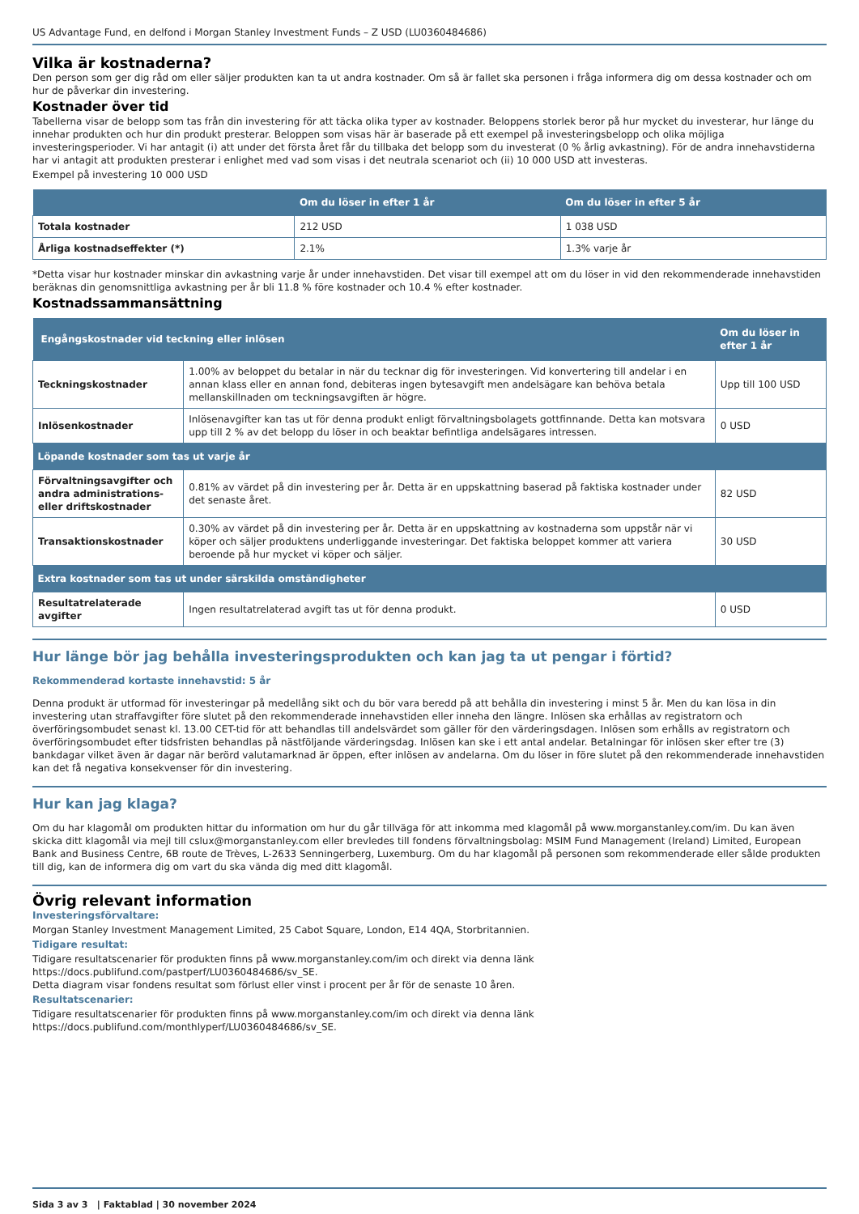US Advantage Fund, en delfond i Morgan Stanley Investment Funds – Z USD (LU0360484686)
Vilka är kostnaderna?
Den person som ger dig råd om eller säljer produkten kan ta ut andra kostnader. Om så är fallet ska personen i fråga informera dig om dessa kostnader och om hur de påverkar din investering.
Kostnader över tid
Tabellerna visar de belopp som tas från din investering för att täcka olika typer av kostnader. Beloppens storlek beror på hur mycket du investerar, hur länge du innehar produkten och hur din produkt presterar. Beloppen som visas här är baserade på ett exempel på investeringsbelopp och olika möjliga investeringsperioder. Vi har antagit (i) att under det första året får du tillbaka det belopp som du investerat (0 % årlig avkastning). För de andra innehavstiderna har vi antagit att produkten presterar i enlighet med vad som visas i det neutrala scenariot och (ii) 10 000 USD att investeras.
Exempel på investering 10 000 USD
| | Om du löser in efter 1 år | Om du löser in efter 5 år |
| --- | --- | --- |
| Totala kostnader | 212 USD | 1 038 USD |
| Årliga kostnadseffekter (*) | 2.1% | 1.3% varje år |
*Detta visar hur kostnader minskar din avkastning varje år under innehavstiden. Det visar till exempel att om du löser in vid den rekommenderade innehavstiden beräknas din genomsnittliga avkastning per år bli 11.8 % före kostnader och 10.4 % efter kostnader.
Kostnadssammansättning
| Engångskostnader vid teckning eller inlösen | | Om du löser in efter 1 år |
| --- | --- | --- |
| Teckningskostnader | 1.00% av beloppet du betalar in när du tecknar dig för investeringen. Vid konvertering till andelar i en annan klass eller en annan fond, debiteras ingen bytesavgift men andelsägare kan behöva betala mellanskillnaden om teckningsavgiften är högre. | Upp till 100 USD |
| Inlösenkostnader | Inlösenavgifter kan tas ut för denna produkt enligt förvaltningsbolagets gottfinnande. Detta kan motsvara upp till 2 % av det belopp du löser in och beaktar befintliga andelsägares intressen. | 0 USD |
| Löpande kostnader som tas ut varje år | | |
| Förvaltningsavgifter och andra administrations- eller driftskostnader | 0.81% av värdet på din investering per år. Detta är en uppskattning baserad på faktiska kostnader under det senaste året. | 82 USD |
| Transaktionskostnader | 0.30% av värdet på din investering per år. Detta är en uppskattning av kostnaderna som uppstår när vi köper och säljer produktens underliggande investeringar. Det faktiska beloppet kommer att variera beroende på hur mycket vi köper och säljer. | 30 USD |
| Extra kostnader som tas ut under särskilda omständigheter | | |
| Resultatrelaterade avgifter | Ingen resultatrelaterad avgift tas ut för denna produkt. | 0 USD |
Hur länge bör jag behålla investeringsprodukten och kan jag ta ut pengar i förtid?
Rekommenderad kortaste innehavstid: 5 år
Denna produkt är utformad för investeringar på medellång sikt och du bör vara beredd på att behålla din investering i minst 5 år. Men du kan lösa in din investering utan straffavgifter före slutet på den rekommenderade innehavstiden eller inneha den längre. Inlösen ska erhållas av registratorn och överföringsombudet senast kl. 13.00 CET-tid för att behandlas till andelsvärdet som gäller för den värderingsdagen. Inlösen som erhålls av registratorn och överföringsombudet efter tidsfristen behandlas på nästföljande värderingsdag. Inlösen kan ske i ett antal andelar. Betalningar för inlösen sker efter tre (3) bankdagar vilket även är dagar när berörd valutamarknad är öppen, efter inlösen av andelarna. Om du löser in före slutet på den rekommenderade innehavstiden kan det få negativa konsekvenser för din investering.
Hur kan jag klaga?
Om du har klagomål om produkten hittar du information om hur du går tillväga för att inkomma med klagomål på www.morganstanley.com/im. Du kan även skicka ditt klagomål via mejl till cslux@morganstanley.com eller brevledes till fondens förvaltningsbolag: MSIM Fund Management (Ireland) Limited, European Bank and Business Centre, 6B route de Trèves, L-2633 Senningerberg, Luxemburg. Om du har klagomål på personen som rekommenderade eller sålde produkten till dig, kan de informera dig om vart du ska vända dig med ditt klagomål.
Övrig relevant information
Investeringsförvaltare:
Morgan Stanley Investment Management Limited, 25 Cabot Square, London, E14 4QA, Storbritannien.
Tidigare resultat:
Tidigare resultatscenarier för produkten finns på www.morganstanley.com/im och direkt via denna länk
https://docs.publifund.com/pastperf/LU0360484686/sv_SE.
Detta diagram visar fondens resultat som förlust eller vinst i procent per år för de senaste 10 åren.
Resultatscenarier:
Tidigare resultatscenarier för produkten finns på www.morganstanley.com/im och direkt via denna länk
https://docs.publifund.com/monthlyperf/LU0360484686/sv_SE.
Sida 3 av 3 | Faktablad | 30 november 2024